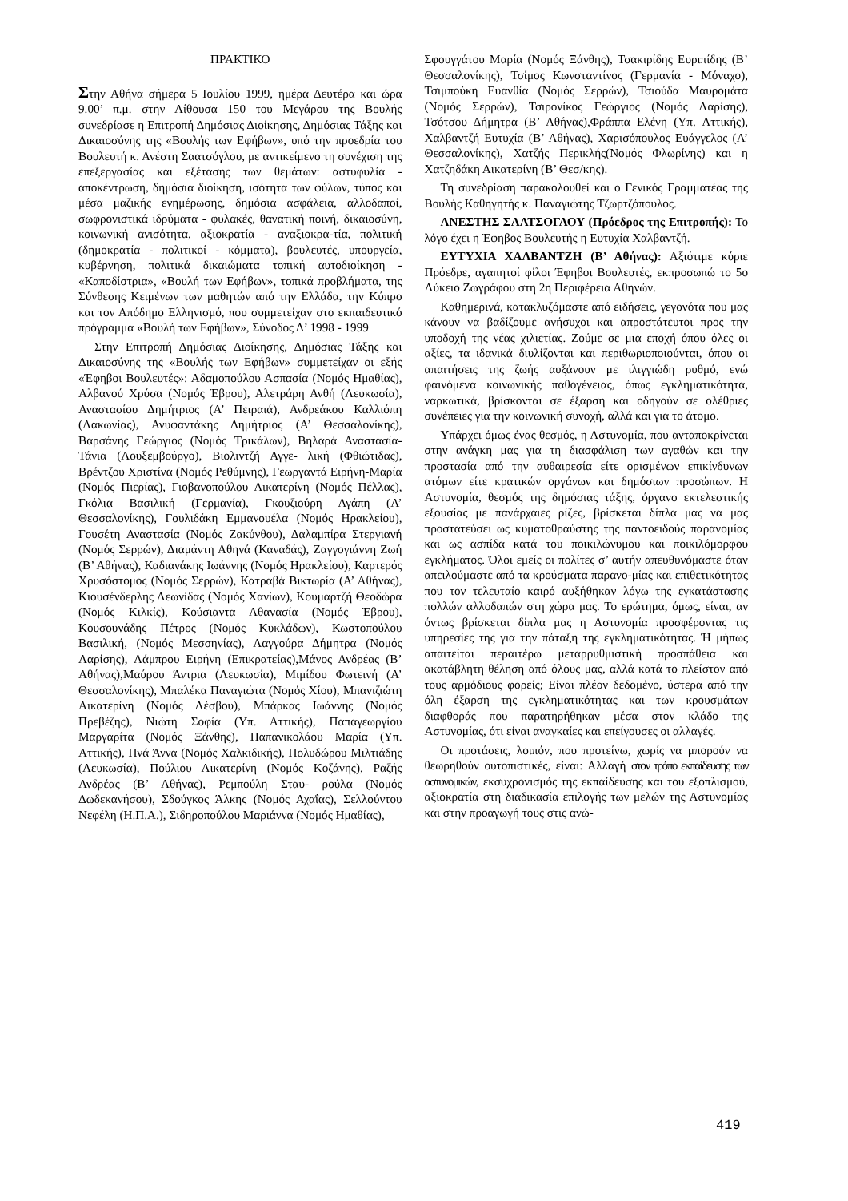ΠΡΑΚΤΙΚΟ
Στην Αθήνα σήμερα 5 Ιουλίου 1999, ημέρα Δευτέρα και ώρα 9.00’ π.μ. στην Αίθουσα 150 του Μεγάρου της Βουλής συνεδρίασε η Επιτροπή Δημόσιας Διοίκησης, Δημόσιας Τάξης και Δικαιοσύνης της «Βουλής των Εφήβων», υπό την προεδρία του Βουλευτή κ. Ανέστη Σαατσόγλου, με αντικείμενο τη συνέχιση της επεξεργασίας και εξέτασης των θεμάτων: αστυφυλία - αποκέντρωση, δημόσια διοίκηση, ισότητα των φύλων, τύπος και μέσα μαζικής ενημέρωσης, δημόσια ασφάλεια, αλλοδαποί, σωφρονιστικά ιδρύματα - φυλακές, θανατική ποινή, δικαιοσύνη, κοινωνική ανισότητα, αξιοκρατία - αναξιοκρα-τία, πολιτική (δημοκρατία - πολιτικοί - κόμματα), βουλευτές, υπουργεία, κυβέρνηση, πολιτικά δικαιώματα τοπική αυτοδιοίκηση - «Καποδίστρια», «Βουλή των Εφήβων», τοπικά προβλήματα, της Σύνθεσης Κειμένων των μαθητών από την Ελλάδα, την Κύπρο και τον Απόδημο Ελληνισμό, που συμμετείχαν στο εκπαιδευτικό πρόγραμμα «Βουλή των Εφήβων», Σύνοδος Δ’ 1998 - 1999
Στην Επιτροπή Δημόσιας Διοίκησης, Δημόσιας Τάξης και Δικαιοσύνης της «Βουλής των Εφήβων» συμμετείχαν οι εξής «Έφηβοι Βουλευτές»: Αδαμοπούλου Ασπασία (Νομός Ημαθίας), Αλβανού Χρύσα (Νομός Έβρου), Αλετράρη Ανθή (Λευκωσία), Αναστασίου Δημήτριος (Α’ Πειραιά), Ανδρεάκου Καλλιόπη (Λακωνίας), Ανυφαντάκης Δημήτριος (Α’ Θεσσαλονίκης), Βαρσάνης Γεώργιος (Νομός Τρικάλων), Βηλαρά Αναστασία-Τάνια (Λουξεμβούργο), Βιολιντζή Αγγε- λική (Φθιώτιδας), Βρέντζου Χριστίνα (Νομός Ρεθύμνης), Γεωργαντά Ειρήνη-Μαρία (Νομός Πιερίας), Γιοβανοπούλου Αικατερίνη (Νομός Πέλλας), Γκόλια Βασιλική (Γερμανία), Γκουζιούρη Αγάπη (Α’ Θεσσαλονίκης), Γουλιδάκη Εμμανουέλα (Νομός Ηρακλείου), Γουσέτη Αναστασία (Νομός Ζακύνθου), Δαλαμπίρα Στεργιανή (Νομός Σερρών), Διαμάντη Αθηνά (Καναδάς), Ζαγγογιάννη Ζωή (Β’ Αθήνας), Καδιανάκης Ιωάννης (Νομός Ηρακλείου), Καρτερός Χρυσόστομος (Νομός Σερρών), Κατραβά Βικτωρία (Α’ Αθήνας), Κιουσένδερλης Λεωνίδας (Νομός Χανίων), Κουμαρτζή Θεοδώρα (Νομός Κιλκίς), Κούσιαντα Αθανασία (Νομός Έβρου), Κουσουνάδης Πέτρος (Νομός Κυκλάδων), Κωστοπούλου Βασιλική, (Νομός Μεσσηνίας), Λαγγούρα Δήμητρα (Νομός Λαρίσης), Λάμπρου Ειρήνη (Επικρατείας),Μάνος Ανδρέας (Β’ Αθήνας),Μαύρου Άντρια (Λευκωσία), Μιμίδου Φωτεινή (Α’ Θεσσαλονίκης), Μπαλέκα Παναγιώτα (Νομός Χίου), Μπανιζιώτη Αικατερίνη (Νομός Λέσβου), Μπάρκας Ιωάννης (Νομός Πρεβέζης), Νιώτη Σοφία (Υπ. Αττικής), Παπαγεωργίου Μαργαρίτα (Νομός Ξάνθης), Παπανικολάου Μαρία (Υπ. Αττικής), Πνά Άννα (Νομός Χαλκιδικής), Πολυδώρου Μιλτιάδης (Λευκωσία), Πούλιου Αικατερίνη (Νομός Κοζάνης), Ραζής Ανδρέας (Β’ Αθήνας), Ρεμπούλη Σταυ- ρούλα (Νομός Δωδεκανήσου), Σδούγκος Άλκης (Νομός Αχαΐας), Σελλούντου Νεφέλη (Η.Π.Α.), Σιδηροπούλου Μαριάννα (Νομός Ημαθίας),
Σφουγγάτου Μαρία (Νομός Ξάνθης), Τσακιρίδης Ευριπίδης (Β’ Θεσσαλονίκης), Τσίμος Κωνσταντίνος (Γερμανία - Μόναχο), Τσιμπούκη Ευανθία (Νομός Σερρών), Τσιούδα Μαυρομάτα (Νομός Σερρών), Τσιρονίκος Γεώργιος (Νομός Λαρίσης), Τσότσου Δήμητρα (Β’ Αθήνας),Φράππα Ελένη (Υπ. Αττικής), Χαλβαντζή Ευτυχία (Β’ Αθήνας), Χαρισόπουλος Ευάγγελος (Α’ Θεσσαλονίκης), Χατζής Περικλής(Νομός Φλωρίνης) και η Χατζηδάκη Αικατερίνη (Β’ Θεσ/κης).
Τη συνεδρίαση παρακολουθεί και ο Γενικός Γραμματέας της Βουλής Καθηγητής κ. Παναγιώτης Τζωρτζόπουλος.
ΑΝΕΣΤΗΣ ΣΑΑΤΣΟΓΛΟΥ (Πρόεδρος της Επιτροπής): Το λόγο έχει η Έφηβος Βουλευτής η Ευτυχία Χαλβαντζή.
ΕΥΤΥΧΙΑ ΧΑΛΒΑΝΤΖΗ (Β’ Αθήνας): Αξιότιμε κύριε Πρόεδρε, αγαπητοί φίλοι Έφηβοι Βουλευτές, εκπροσωπώ το 5ο Λύκειο Ζωγράφου στη 2η Περιφέρεια Αθηνών.
Καθημερινά, κατακλυζόμαστε από ειδήσεις, γεγονότα που μας κάνουν να βαδίζουμε ανήσυχοι και απροστάτευτοι προς την υποδοχή της νέας χιλιετίας. Ζούμε σε μια εποχή όπου όλες οι αξίες, τα ιδανικά διυλίζονται και περιθωριοποιούνται, όπου οι απαιτήσεις της ζωής αυξάνουν με ιλιγγιώδη ρυθμό, ενώ φαινόμενα κοινωνικής παθογένειας, όπως εγκληματικότητα, ναρκωτικά, βρίσκονται σε έξαρση και οδηγούν σε ολέθριες συνέπειες για την κοινωνική συνοχή, αλλά και για το άτομο.
Υπάρχει όμως ένας θεσμός, η Αστυνομία, που ανταποκρίνεται στην ανάγκη μας για τη διασφάλιση των αγαθών και την προστασία από την αυθαιρεσία είτε ορισμένων επικίνδυνων ατόμων είτε κρατικών οργάνων και δημόσιων προσώπων. Η Αστυνομία, θεσμός της δημόσιας τάξης, όργανο εκτελεστικής εξουσίας με πανάρχαιες ρίζες, βρίσκεται δίπλα μας να μας προστατεύσει ως κυματοθραύστης της παντοειδούς παρανομίας και ως ασπίδα κατά του ποικιλώνυμου και ποικιλόμορφου εγκλήματος. Όλοι εμείς οι πολίτες σ’ αυτήν απευθυνόμαστε όταν απειλούμαστε από τα κρούσματα παρανο-μίας και επιθετικότητας που τον τελευταίο καιρό αυξήθηκαν λόγω της εγκατάστασης πολλών αλλοδαπών στη χώρα μας. Το ερώτημα, όμως, είναι, αν όντως βρίσκεται δίπλα μας η Αστυνομία προσφέροντας τις υπηρεσίες της για την πάταξη της εγκληματικότητας. Ή μήπως απαιτείται περαιτέρω μεταρρυθμιστική προσπάθεια και ακατάβλητη θέληση από όλους μας, αλλά κατά το πλείστον από τους αρμόδιους φορείς; Είναι πλέον δεδομένο, ύστερα από την όλη έξαρση της εγκληματικότητας και των κρουσμάτων διαφθοράς που παρατηρήθηκαν μέσα στον κλάδο της Αστυνομίας, ότι είναι αναγκαίες και επείγουσες οι αλλαγές.
Οι προτάσεις, λοιπόν, που προτείνω, χωρίς να μπορούν να θεωρηθούν ουτοπιστικές, είναι: Αλλαγή στον τρόπο εκπαίδευσης των αστυνομικών, εκσυχρονισμός της εκπαίδευσης και του εξοπλισμού, αξιοκρατία στη διαδικασία επιλογής των μελών της Αστυνομίας και στην προαγωγή τους στις ανώ-
419